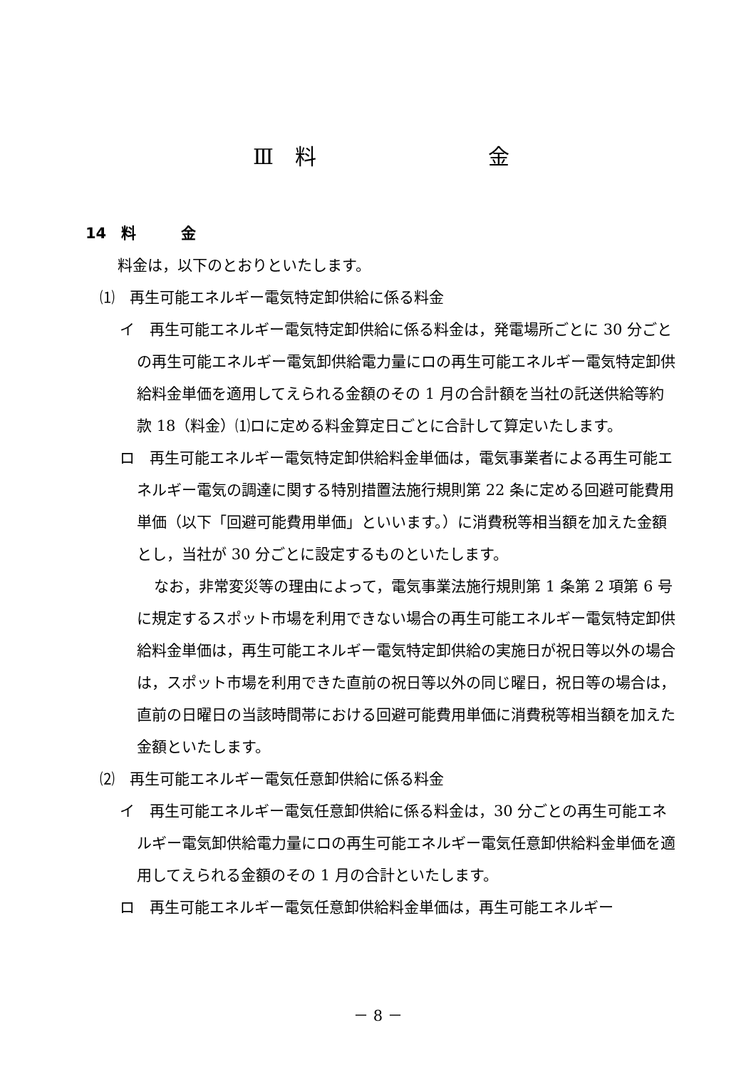Ⅲ　料 金
14　料　　　金
料金は，以下のとおりといたします。
⑴　再生可能エネルギー電気特定卸供給に係る料金
イ　再生可能エネルギー電気特定卸供給に係る料金は，発電場所ごとに 30 分ごとの再生可能エネルギー電気卸供給電力量にロの再生可能エネルギー電気特定卸供給料金単価を適用してえられる金額のその 1 月の合計額を当社の託送供給等約款 18（料金）⑴ロに定める料金算定日ごとに合計して算定いたします。
ロ　再生可能エネルギー電気特定卸供給料金単価は，電気事業者による再生可能エネルギー電気の調達に関する特別措置法施行規則第 22 条に定める回避可能費用単価（以下「回避可能費用単価」といいます。）に消費税等相当額を加えた金額とし，当社が 30 分ごとに設定するものといたします。
なお，非常変災等の理由によって，電気事業法施行規則第 1 条第 2 項第 6 号に規定するスポット市場を利用できない場合の再生可能エネルギー電気特定卸供給料金単価は，再生可能エネルギー電気特定卸供給の実施日が祝日等以外の場合は，スポット市場を利用できた直前の祝日等以外の同じ曜日，祝日等の場合は，直前の日曜日の当該時間帯における回避可能費用単価に消費税等相当額を加えた金額といたします。
⑵　再生可能エネルギー電気任意卸供給に係る料金
イ　再生可能エネルギー電気任意卸供給に係る料金は，30 分ごとの再生可能エネルギー電気卸供給電力量にロの再生可能エネルギー電気任意卸供給料金単価を適用してえられる金額のその 1 月の合計といたします。
ロ　再生可能エネルギー電気任意卸供給料金単価は，再生可能エネルギー
－ 8 －